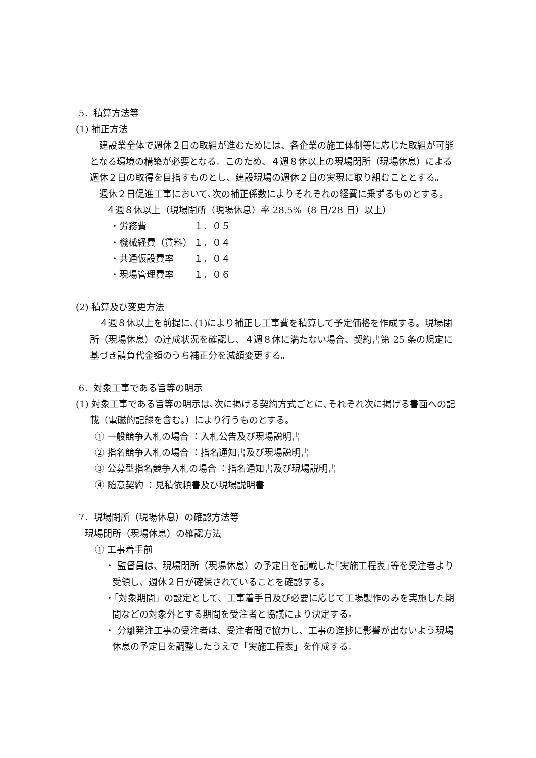5．積算方法等
(1) 補正方法
建設業全体で週休２日の取組が進むためには、各企業の施工体制等に応じた取組が可能となる環境の構築が必要となる。このため、４週８休以上の現場閉所（現場休息）による週休２日の取得を目指すものとし、建設現場の週休２日の実現に取り組むこととする。
週休２日促進工事において､次の補正係数によりそれぞれの経費に乗ずるものとする。
４週８休以上（現場閉所（現場休息）率 28.5%（8 日/28 日）以上）
・労務費 １．０５
・機械経費（賃料） １．０４
・共通仮設費率 １．０４
・現場管理費率 １．０６
(2) 積算及び変更方法
４週８休以上を前提に､(1)により補正し工事費を積算して予定価格を作成する。現場閉所（現場休息）の達成状況を確認し、４週８休に満たない場合、契約書第 25 条の規定に基づき請負代金額のうち補正分を減額変更する。
6．対象工事である旨等の明示
(1) 対象工事である旨等の明示は､次に掲げる契約方式ごとに､それぞれ次に掲げる書面への記載（電磁的記録を含む。）により行うものとする。
① 一般競争入札の場合 ：入札公告及び現場説明書
② 指名競争入札の場合 ：指名通知書及び現場説明書
③ 公募型指名競争入札の場合 ：指名通知書及び現場説明書
④ 随意契約 ：見積依頼書及び現場説明書
7．現場閉所（現場休息）の確認方法等
現場閉所（現場休息）の確認方法
① 工事着手前
・ 監督員は、現場閉所（現場休息）の予定日を記載した｢実施工程表｣等を受注者より受領し、週休２日が確保されていることを確認する。
・「対象期間」の設定として、工事着手日及び必要に応じて工場製作のみを実施した期間などの対象外とする期間を受注者と協議により決定する。
・ 分離発注工事の受注者は、受注者間で協力し、工事の進捗に影響が出ないよう現場休息の予定日を調整したうえで「実施工程表」を作成する。